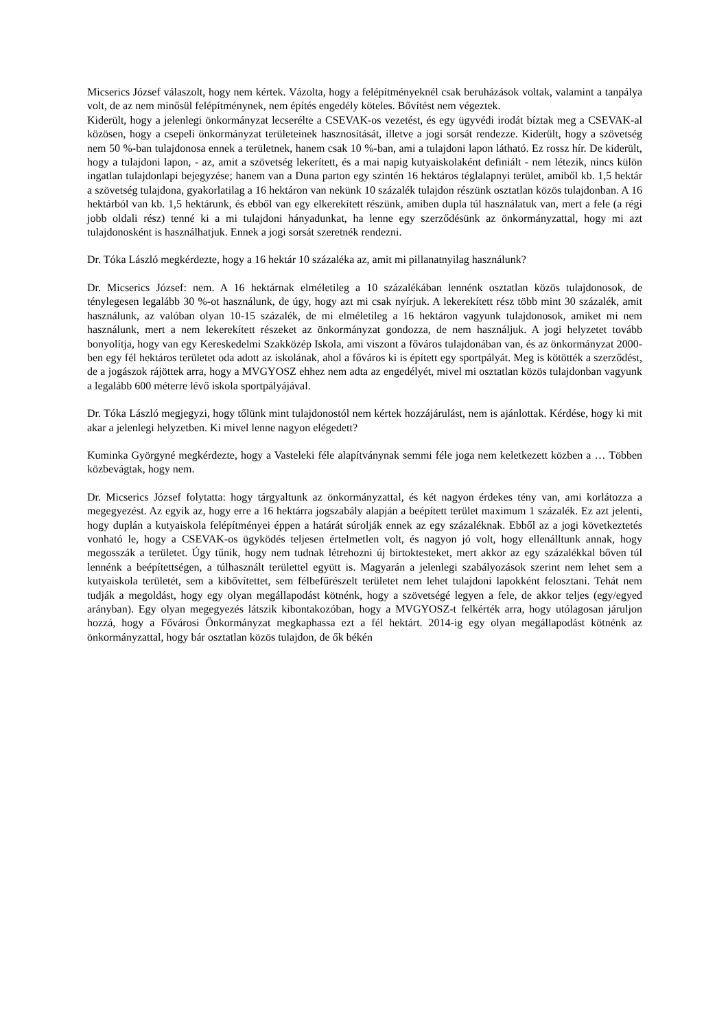Micserics József válaszolt, hogy nem kértek. Vázolta, hogy a felépítményeknél csak beruházások voltak, valamint a tanpálya volt, de az nem minősül felépítménynek, nem építés engedély köteles. Bővítést nem végeztek.
Kiderült, hogy a jelenlegi önkormányzat lecserélte a CSEVAK-os vezetést, és egy ügyvédi irodát bíztak meg a CSEVAK-al közösen, hogy a csepeli önkormányzat területeinek hasznosítását, illetve a jogi sorsát rendezze. Kiderült, hogy a szövetség nem 50 %-ban tulajdonosa ennek a területnek, hanem csak 10 %-ban, ami a tulajdoni lapon látható. Ez rossz hír. De kiderült, hogy a tulajdoni lapon, - az, amit a szövetség lekerített, és a mai napig kutyaiskolaként definiált - nem létezik, nincs külön ingatlan tulajdonlapi bejegyzése; hanem van a Duna parton egy szintén 16 hektáros téglalapnyi terület, amiből kb. 1,5 hektár a szövetség tulajdona, gyakorlatilag a 16 hektáron van nekünk 10 százalék tulajdon részünk osztatlan közös tulajdonban. A 16 hektárból van kb. 1,5 hektárunk, és ebből van egy elkerekített részünk, amiben dupla túl használatuk van, mert a fele (a régi jobb oldali rész) tenné ki a mi tulajdoni hányadunkat, ha lenne egy szerződésünk az önkormányzattal, hogy mi azt tulajdonosként is használhatjuk. Ennek a jogi sorsát szeretnék rendezni.
Dr. Tóka László megkérdezte, hogy a 16 hektár 10 százaléka az, amit mi pillanatnyilag használunk?
Dr. Micserics József: nem. A 16 hektárnak elméletileg a 10 százalékában lennénk osztatlan közös tulajdonosok, de ténylegesen legalább 30 %-ot használunk, de úgy, hogy azt mi csak nyírjuk. A lekerekített rész több mint 30 százalék, amit használunk, az valóban olyan 10-15 százalék, de mi elméletileg a 16 hektáron vagyunk tulajdonosok, amiket mi nem használunk, mert a nem lekerekített részeket az önkormányzat gondozza, de nem használjuk. A jogi helyzetet tovább bonyolítja, hogy van egy Kereskedelmi Szakközép Iskola, ami viszont a főváros tulajdonában van, és az önkormányzat 2000-ben egy fél hektáros területet oda adott az iskolának, ahol a főváros ki is épített egy sportpályát. Meg is kötötték a szerződést, de a jogászok rájöttek arra, hogy a MVGYOSZ ehhez nem adta az engedélyét, mivel mi osztatlan közös tulajdonban vagyunk a legalább 600 méterre lévő iskola sportpályájával.
Dr. Tóka László megjegyzi, hogy tőlünk mint tulajdonostól nem kértek hozzájárulást, nem is ajánlottak. Kérdése, hogy ki mit akar a jelenlegi helyzetben. Ki mivel lenne nagyon elégedett?
Kuminka Györgyné megkérdezte, hogy a Vasteleki féle alapítványnak semmi féle joga nem keletkezett közben a … Többen közbevágtak, hogy nem.
Dr. Micserics József folytatta: hogy tárgyaltunk az önkormányzattal, és két nagyon érdekes tény van, ami korlátozza a megegyezést. Az egyik az, hogy erre a 16 hektárra jogszabály alapján a beépített terület maximum 1 százalék. Ez azt jelenti, hogy duplán a kutyaiskola felépítményei éppen a határát súrolják ennek az egy százaléknak. Ebből az a jogi következtetés vonható le, hogy a CSEVAK-os ügyködés teljesen értelmetlen volt, és nagyon jó volt, hogy ellenálltunk annak, hogy megosszák a területet. Úgy tűnik, hogy nem tudnak létrehozni új birtoktesteket, mert akkor az egy százalékkal bőven túl lennénk a beépítettségen, a túlhasznált területtel együtt is. Magyarán a jelenlegi szabályozások szerint nem lehet sem a kutyaiskola területét, sem a kibővítettet, sem félbefűrészelt területet nem lehet tulajdoni lapokként felosztani. Tehát nem tudják a megoldást, hogy egy olyan megállapodást kötnénk, hogy a szövetségé legyen a fele, de akkor teljes (egy/egyed arányban). Egy olyan megegyezés látszik kibontakozóban, hogy a MVGYOSZ-t felkérték arra, hogy utólagosan járuljon hozzá, hogy a Fővárosi Önkormányzat megkaphassa ezt a fél hektárt. 2014-ig egy olyan megállapodást kötnénk az önkormányzattal, hogy bár osztatlan közös tulajdon, de ők békén